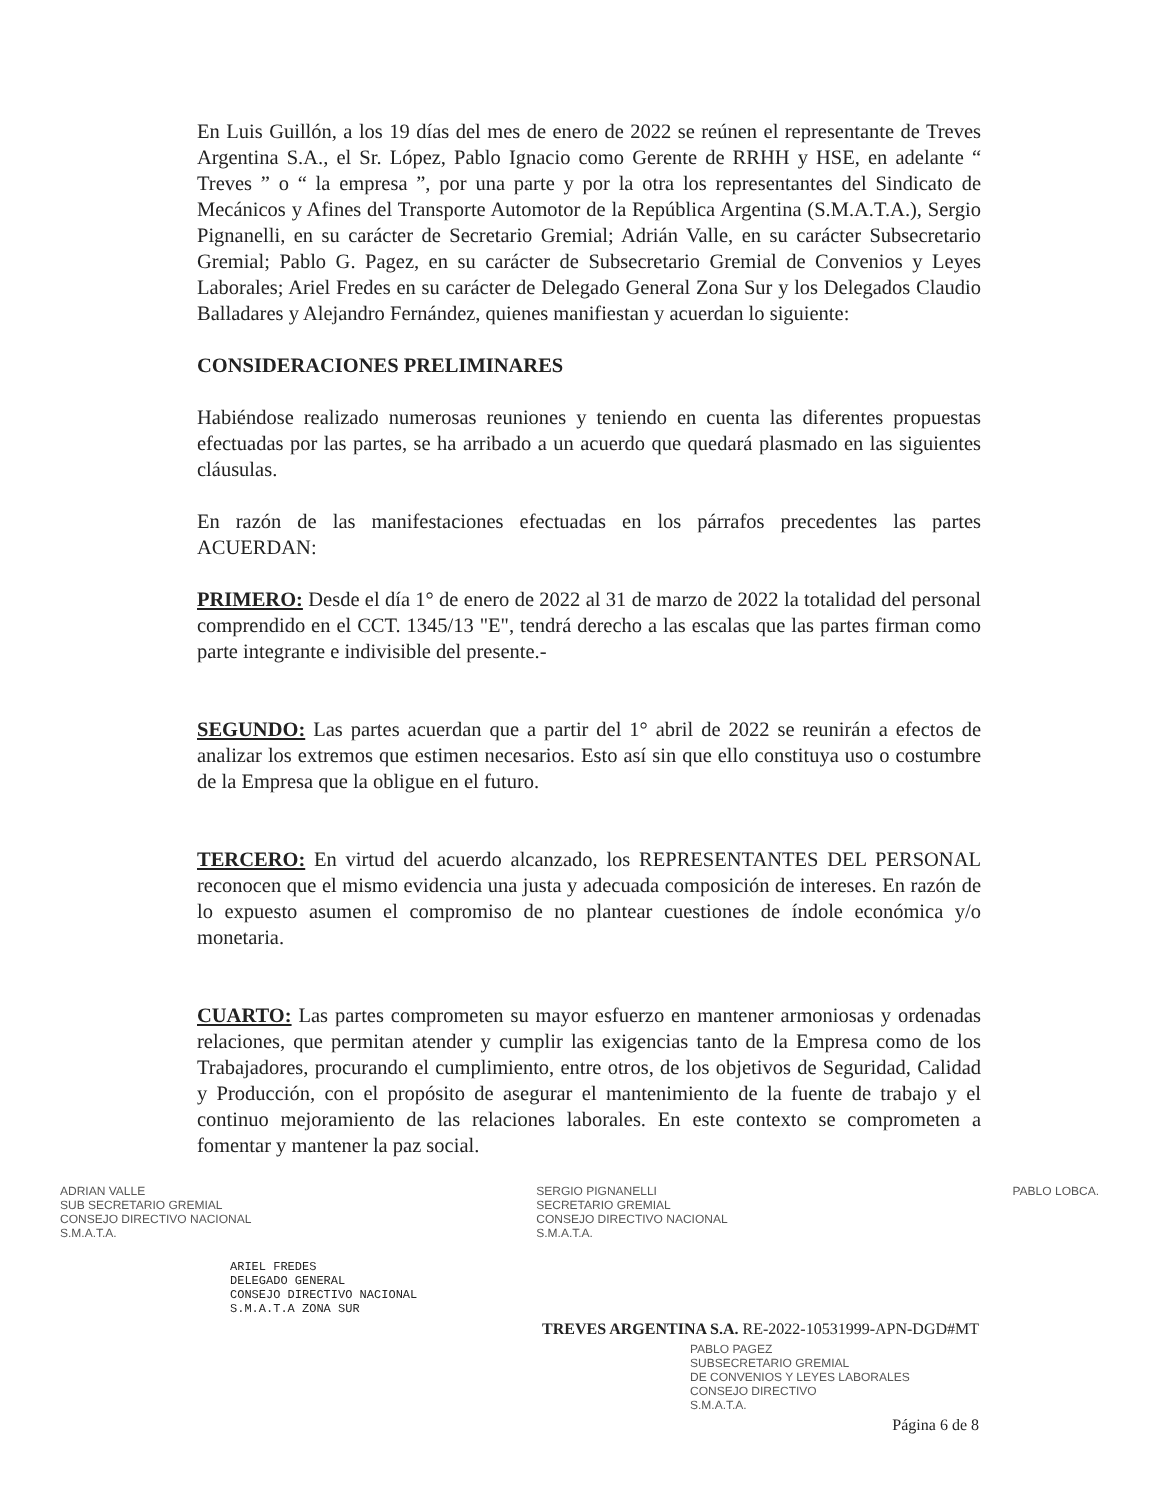En Luis Guillón, a los 19 días del mes de enero de 2022 se reúnen el representante de Treves Argentina S.A., el Sr. López, Pablo Ignacio como Gerente de RRHH y HSE, en adelante “ Treves ” o “ la empresa ”, por una parte y por la otra los representantes del Sindicato de Mecánicos y Afines del Transporte Automotor de la República Argentina (S.M.A.T.A.), Sergio Pignanelli, en su carácter de Secretario Gremial; Adrián Valle, en su carácter Subsecretario Gremial; Pablo G. Pagez, en su carácter de Subsecretario Gremial de Convenios y Leyes Laborales; Ariel Fredes en su carácter de Delegado General Zona Sur y los Delegados Claudio Balladares y Alejandro Fernández, quienes manifiestan y acuerdan lo siguiente:
CONSIDERACIONES PRELIMINARES
Habiéndose realizado numerosas reuniones y teniendo en cuenta las diferentes propuestas efectuadas por las partes, se ha arribado a un acuerdo que quedará plasmado en las siguientes cláusulas.
En razón de las manifestaciones efectuadas en los párrafos precedentes las partes ACUERDAN:
PRIMERO: Desde el día 1° de enero de 2022 al 31 de marzo de 2022 la totalidad del personal comprendido en el CCT. 1345/13 "E", tendrá derecho a las escalas que las partes firman como parte integrante e indivisible del presente.-
SEGUNDO: Las partes acuerdan que a partir del 1° abril de 2022 se reunirán a efectos de analizar los extremos que estimen necesarios. Esto así sin que ello constituya uso o costumbre de la Empresa que la obligue en el futuro.
TERCERO: En virtud del acuerdo alcanzado, los REPRESENTANTES DEL PERSONAL reconocen que el mismo evidencia una justa y adecuada composición de intereses. En razón de lo expuesto asumen el compromiso de no plantear cuestiones de índole económica y/o monetaria.
CUARTO: Las partes comprometen su mayor esfuerzo en mantener armoniosas y ordenadas relaciones, que permitan atender y cumplir las exigencias tanto de la Empresa como de los Trabajadores, procurando el cumplimiento, entre otros, de los objetivos de Seguridad, Calidad y Producción, con el propósito de asegurar el mantenimiento de la fuente de trabajo y el continuo mejoramiento de las relaciones laborales. En este contexto se comprometen a fomentar y mantener la paz social.
ADRIAN VALLE
SUB SECRETARIO GREMIAL
CONSEJO DIRECTIVO NACIONAL
S.M.A.T.A.
SERGIO PIGNANELLI
SECRETARIO GREMIAL
CONSEJO DIRECTIVO NACIONAL
S.M.A.T.A.
PABLO LOBCA.
ARIEL FREDES
DELEGADO GENERAL
CONSEJO DIRECTIVO NACIONAL
S.M.A.T.A ZONA SUR
TREVES ARGENTINA S.A. RE-2022-10531999-APN-DGD#MT
PABLO PAGEZ
SUBSECRETARIO GREMIAL
DE CONVENIOS Y LEYES LABORALES
CONSEJO DIRECTIVO
S.M.A.T.A.
Página 6 de 8